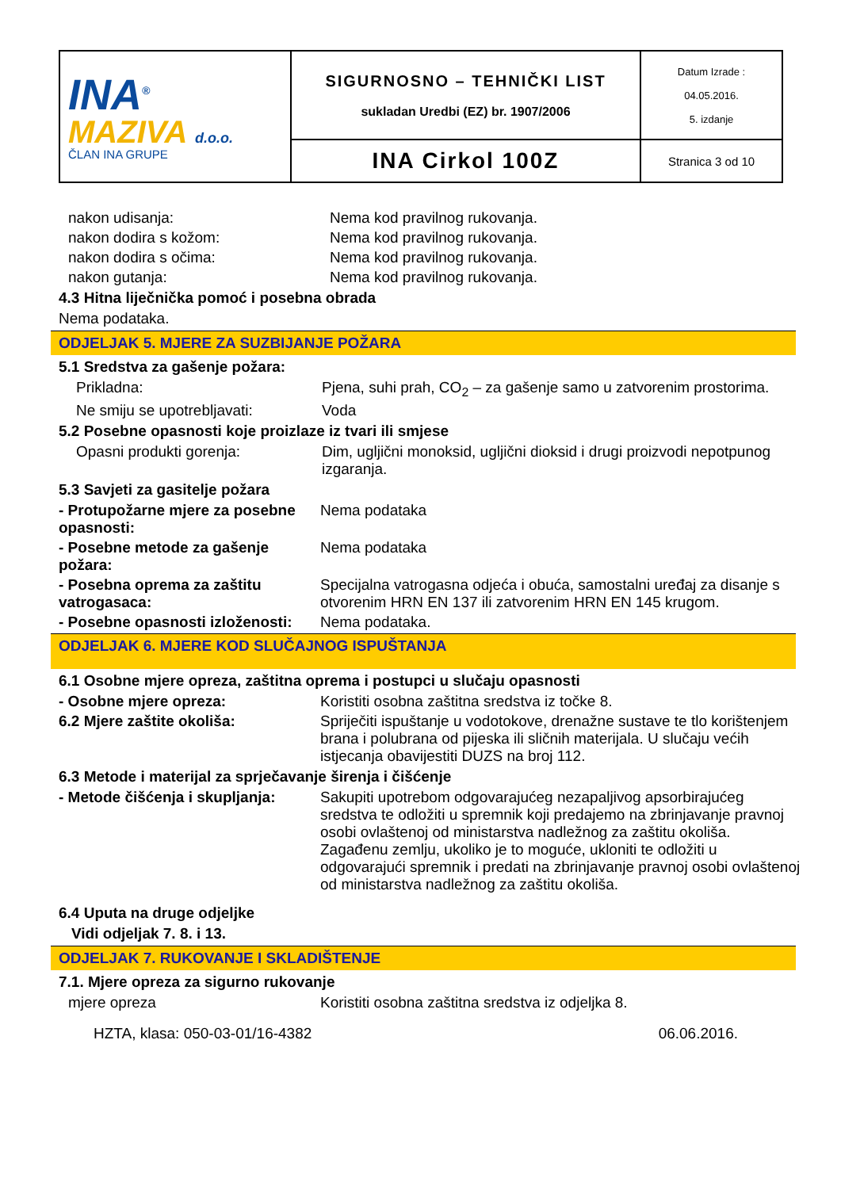| INA<sup>®</sup> MAZIVA d.o.o. ČLAN INA GRUPE | SIGURNOSNO – TEHNIČKI LIST sukladan Uredbi (EZ) br. 1907/2006 | Datum Izrade : 04.05.2016. 5. izdanje |
| | INA Cirkol 100Z | Stranica 3 od 10 |
nakon udisanja: Nema kod pravilnog rukovanja.
nakon dodira s kožom: Nema kod pravilnog rukovanja.
nakon dodira s očima: Nema kod pravilnog rukovanja.
nakon gutanja: Nema kod pravilnog rukovanja.
4.3 Hitna liječnička pomoć i posebna obrada
Nema podataka.
ODJELJAK 5. MJERE ZA SUZBIJANJE POŽARA
5.1 Sredstva za gašenje požara:
Prikladna: Pjena, suhi prah, CO<sub>2</sub> – za gašenje samo u zatvorenim prostorima.
Ne smiju se upotrebljavati: Voda
5.2 Posebne opasnosti koje proizlaze iz tvari ili smjese
Opasni produkti gorenja: Dim, ugljični monoksid, ugljični dioksid i drugi proizvodi nepotpunog izgaranja.
5.3 Savjeti za gasitelje požara
- Protupožarne mjere za posebne opasnosti:
Nema podataka
- Posebne metode za gašenje požara:
Nema podataka
- Posebna oprema za zaštitu vatrogasaca:
Specijalna vatrogasna odjeća i obuća, samostalni uređaj za disanje s otvorenim HRN EN 137 ili zatvorenim HRN EN 145 krugom.
- Posebne opasnosti izloženosti:
Nema podataka.
ODJELJAK 6. MJERE KOD SLUČAJNOG ISPUŠTANJA
6.1 Osobne mjere opreza, zaštitna oprema i postupci u slučaju opasnosti
- Osobne mjere opreza: Koristiti osobna zaštitna sredstva iz točke 8.
6.2 Mjere zaštite okoliša: Spriječiti ispuštanje u vodotokove, drenažne sustave te tlo korištenjem brana i polubrana od pijeska ili sličnih materijala. U slučaju većih istjecanja obavijestiti DUZS na broj 112.
6.3 Metode i materijal za sprječavanje širenja i čišćenje
- Metode čišćenja i skupljanja:
Sakupiti upotrebom odgovarajućeg nezapaljivog apsorbirajućeg sredstva te odložiti u spremnik koji predajemo na zbrinjavanje pravnoj osobi ovlaštenoj od ministarstva nadležnog za zaštitu okoliša. Zagađenu zemlju, ukoliko je to moguće, ukloniti te odložiti u odgovarajući spremnik i predati na zbrinjavanje pravnoj osobi ovlaštenoj od ministarstva nadležnog za zaštitu okoliša.
6.4 Uputa na druge odjeljke
Vidi odjeljak 7. 8. i 13.
ODJELJAK 7. RUKOVANJE I SKLADIŠTENJE
7.1. Mjere opreza za sigurno rukovanje
mjere opreza Koristiti osobna zaštitna sredstva iz odjeljka 8.
HZTA, klasa: 050-03-01/16-4382 06.06.2016.